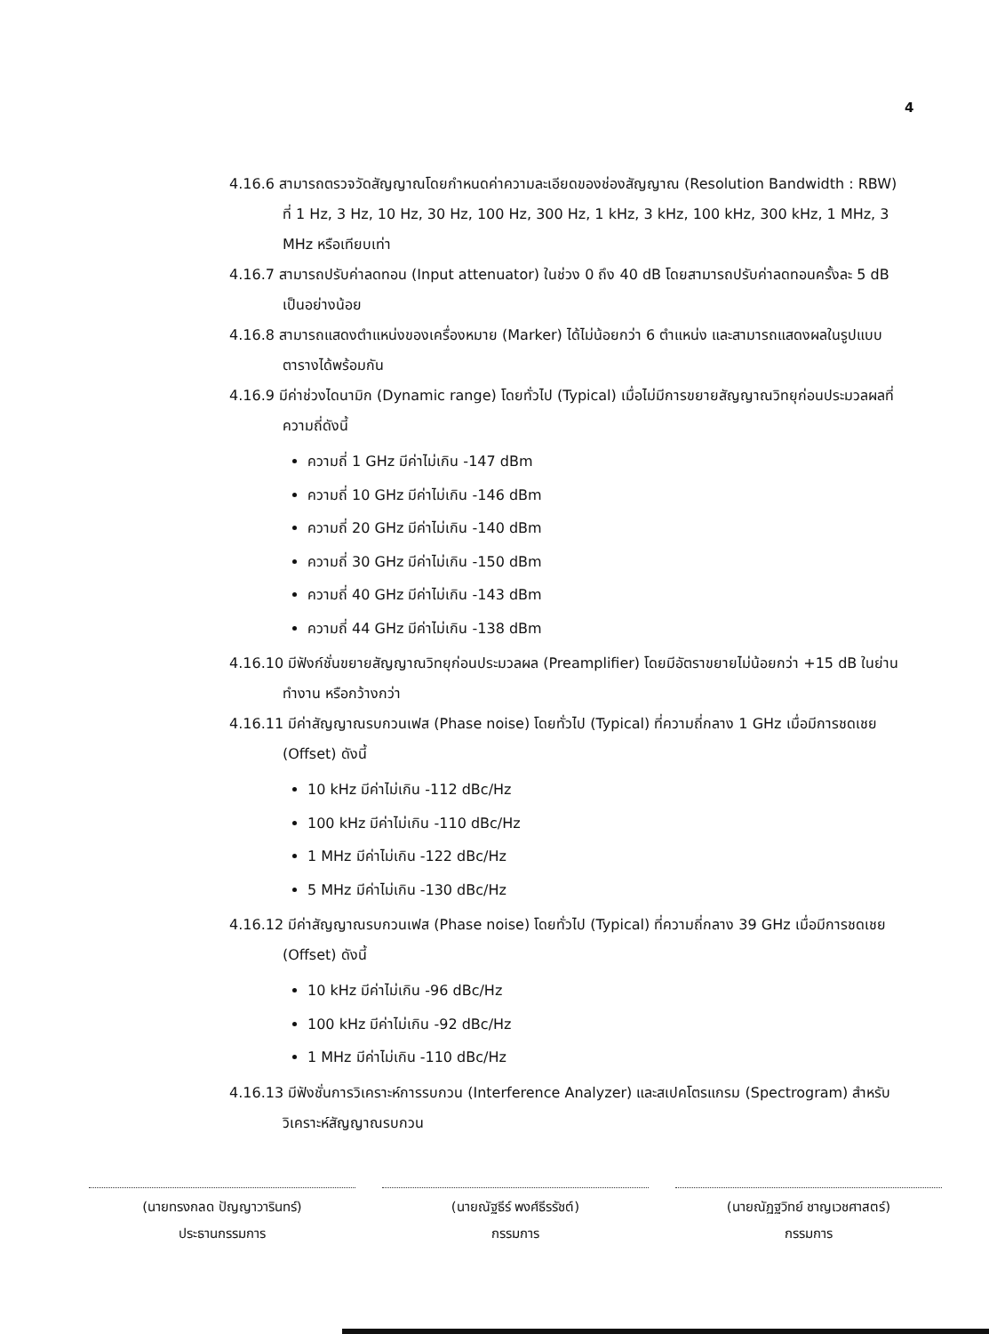4
4.16.6 สามารถตรวจวัดสัญญาณโดยกำหนดค่าความละเอียดของช่องสัญญาณ (Resolution Bandwidth : RBW) ที่ 1 Hz, 3 Hz, 10 Hz, 30 Hz, 100 Hz, 300 Hz, 1 kHz, 3 kHz, 100 kHz, 300 kHz, 1 MHz, 3 MHz หรือเทียบเท่า
4.16.7 สามารถปรับค่าลดทอน (Input attenuator) ในช่วง 0 ถึง 40 dB โดยสามารถปรับค่าลดทอนครั้งละ 5 dB เป็นอย่างน้อย
4.16.8 สามารถแสดงตำแหน่งของเครื่องหมาย (Marker) ได้ไม่น้อยกว่า 6 ตำแหน่ง และสามารถแสดงผลในรูปแบบตารางได้พร้อมกัน
4.16.9 มีค่าช่วงไดนามิก (Dynamic range) โดยทั่วไป (Typical) เมื่อไม่มีการขยายสัญญาณวิทยุก่อนประมวลผลที่ความถี่ดังนี้
ความถี่ 1 GHz มีค่าไม่เกิน -147 dBm
ความถี่ 10 GHz มีค่าไม่เกิน -146 dBm
ความถี่ 20 GHz มีค่าไม่เกิน -140 dBm
ความถี่ 30 GHz มีค่าไม่เกิน -150 dBm
ความถี่ 40 GHz มีค่าไม่เกิน -143 dBm
ความถี่ 44 GHz มีค่าไม่เกิน -138 dBm
4.16.10 มีฟังก์ชั่นขยายสัญญาณวิทยุก่อนประมวลผล (Preamplifier) โดยมีอัตราขยายไม่น้อยกว่า +15 dB ในย่านทำงาน หรือกว้างกว่า
4.16.11 มีค่าสัญญาณรบกวนเฟส (Phase noise) โดยทั่วไป (Typical) ที่ความถี่กลาง 1 GHz เมื่อมีการชดเชย (Offset) ดังนี้
10 kHz มีค่าไม่เกิน -112 dBc/Hz
100 kHz มีค่าไม่เกิน -110 dBc/Hz
1 MHz มีค่าไม่เกิน -122 dBc/Hz
5 MHz มีค่าไม่เกิน -130 dBc/Hz
4.16.12 มีค่าสัญญาณรบกวนเฟส (Phase noise) โดยทั่วไป (Typical) ที่ความถี่กลาง 39 GHz เมื่อมีการชดเชย (Offset) ดังนี้
10 kHz มีค่าไม่เกิน -96 dBc/Hz
100 kHz มีค่าไม่เกิน -92 dBc/Hz
1 MHz มีค่าไม่เกิน -110 dBc/Hz
4.16.13 มีฟังชั่นการวิเคราะห์การรบกวน (Interference Analyzer) และสเปคโตรแกรม (Spectrogram) สำหรับวิเคราะห์สัญญาณรบกวน
(นายทรงกลด ปัญญาวารินทร์)
ประธานกรรมการ
(นายณัฐธีร์ พงศ์ธีรรัชต์)
กรรมการ
(นายณัฏฐวิทย์ ชาญเวชศาสตร์)
กรรมการ